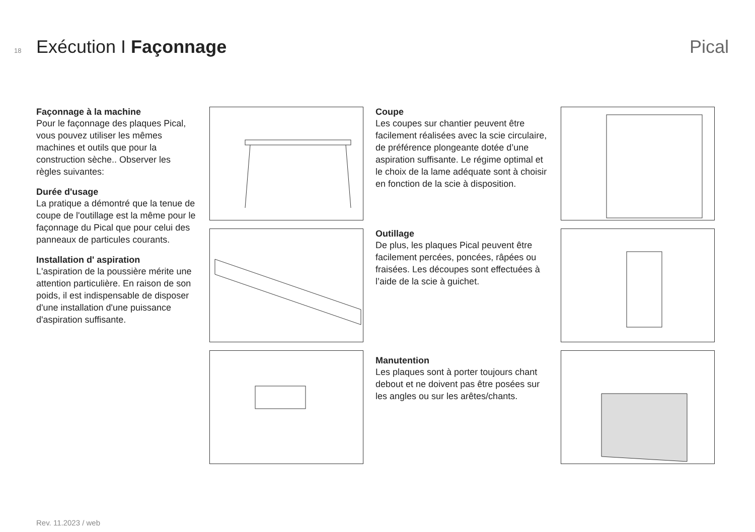18 Exécution I Façonnage Pical
Façonnage à la machine
Pour le façonnage des plaques Pical, vous pouvez utiliser les mêmes machines et outils que pour la construction sèche.. Observer les règles suivantes:
Durée d'usage
La pratique a démontré que la tenue de coupe de l'outillage est la même pour le façonnage du Pical que pour celui des panneaux de particules courants.
Installation d' aspiration
L'aspiration de la poussière mérite une attention particulière. En raison de son poids, il est indispensable de disposer d'une installation d'une puissance d'aspiration suffisante.
Coupe
Les coupes sur chantier peuvent être facilement réalisées avec la scie circulaire, de préférence plongeante dotée d’une aspiration suffisante. Le régime optimal et le choix de la lame adéquate sont à choisir en fonction de la scie à disposition.
Outillage
De plus, les plaques Pical peuvent être facilement percées, poncées, râpées ou fraisées. Les découpes sont effectuées à l’aide de la scie à guichet.
Manutention
Les plaques sont à porter toujours chant debout et ne doivent pas être posées sur les angles ou sur les arêtes/chants.
Rev. 11.2023 / web